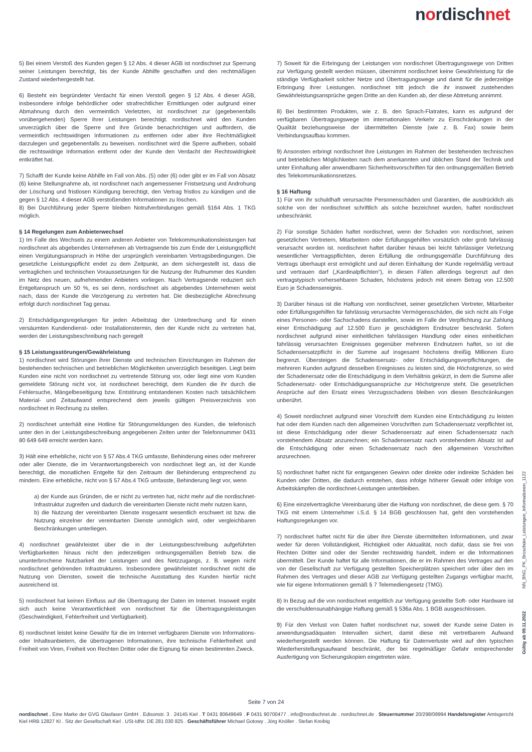nordischnet
5) Bei einem Verstoß des Kunden gegen § 12 Abs. 4 dieser AGB ist nordischnet zur Sperrung seiner Leistungen berechtigt, bis der Kunde Abhilfe geschaffen und den rechtmäßigen Zustand wiederhergestellt hat.
6) Besteht ein begründeter Verdacht für einen Verstoß gegen § 12 Abs. 4 dieser AGB, insbesondere infolge behördlicher oder strafrechtlicher Ermittlungen oder aufgrund einer Abmahnung durch den vermeintlich Verletzten, ist nordischnet zur (gegebenenfalls vorübergehenden) Sperre ihrer Leistungen berechtigt. nordischnet wird den Kunden unverzüglich über die Sperre und ihre Gründe benachrichtigen und auffordern, die vermeintlich rechtswidrigen Informationen zu entfernen oder aber ihre Rechtmäßigkeit darzulegen und gegebenenfalls zu beweisen. nordischnet wird die Sperre aufheben, sobald die rechtswidrige Information entfernt oder der Kunde den Verdacht der Rechtswidrigkeit entkräftet hat.
7) Schafft der Kunde keine Abhilfe im Fall von Abs. (5) oder (6) oder gibt er im Fall von Absatz (6) keine Stellungnahme ab, ist nordischnet nach angemessener Fristsetzung und Androhung der Löschung und fristlosen Kündigung berechtigt, den Vertrag fristlos zu kündigen und die gegen § 12 Abs. 4 dieser AGB verstoßenden Informationen zu löschen.
8) Bei Durchführung jeder Sperre bleiben Notrufverbindungen gemäß §164 Abs. 1 TKG möglich.
§ 14 Regelungen zum Anbieterwechsel
1) Im Falle des Wechsels zu einem anderen Anbieter von Telekommunikationsleistungen hat nordischnet als abgebendes Unternehmen ab Vertragsende bis zum Ende der Leistungspflicht einen Vergütungsanspruch in Höhe der ursprünglich vereinbarten Vertragsbedingungen. Die gesetzliche Leistungspflicht endet zu dem Zeitpunkt, an dem sichergestellt ist, dass die vertraglichen und technischen Voraussetzungen für die Nutzung der Rufnummer des Kunden im Netz des neuen, aufnehmenden Anbieters vorliegen. Nach Vertragsende reduziert sich Entgeltanspruch um 50 %, es sei denn, nordischnet als abgebendes Unternehmen weist nach, dass der Kunde die Verzögerung zu vertreten hat. Die diesbezügliche Abrechnung erfolgt durch nordischnet Tag genau.
2) Entschädigungsregelungen für jeden Arbeitstag der Unterbrechung und für einen versäumten Kundendienst- oder Installationstermin, den der Kunde nicht zu vertreten hat, werden der Leistungsbeschreibung nach geregelt
§ 15 Leistungsstörungen/Gewährleistung
1) nordischnet wird Störungen ihrer Dienste und technischen Einrichtungen im Rahmen der bestehenden technischen und betrieblichen Möglichkeiten unverzüglich beseitigen. Liegt beim Kunden eine nicht von nordischnet zu vertretende Störung vor, oder liegt eine vom Kunden gemeldete Störung nicht vor, ist nordischnet berechtigt, dem Kunden die ihr durch die Fehlersuche, Mängelbeseitigung bzw. Entstörung entstandenen Kosten nach tatsächlichem Material- und Zeitaufwand entsprechend dem jeweils gültigen Preisverzeichnis von nordischnet in Rechnung zu stellen.
2) nordischnet unterhält eine Hotline für Störungsmeldungen des Kunden, die telefonisch unter den in der Leistungsbeschreibung angegebenen Zeiten unter der Telefonnummer 0431 80 649 649 erreicht werden kann.
3) Hält eine erhebliche, nicht von § 57 Abs.4 TKG umfasste, Behinderung eines oder mehrerer oder aller Dienste, die im Verantwortungsbereich von nordischnet liegt an, ist der Kunde berechtigt, die monatlichen Entgelte für den Zeitraum der Behinderung entsprechend zu mindern. Eine erhebliche, nicht von § 57 Abs.4 TKG umfasste, Behinderung liegt vor, wenn
a) der Kunde aus Gründen, die er nicht zu vertreten hat, nicht mehr auf die nordischnet-Infrastruktur zugreifen und dadurch die vereinbarten Dienste nicht mehr nutzen kann,
b) die Nutzung der vereinbarten Dienste insgesamt wesentlich erschwert ist bzw. die Nutzung einzelner der vereinbarten Dienste unmöglich wird, oder vergleichbaren Beschränkungen unterliegen.
4) nordischnet gewährleistet über die in der Leistungsbeschreibung aufgeführten Verfügbarkeiten hinaus nicht den jederzeitigen ordnungsgemäßen Betrieb bzw. die ununterbrochene Nutzbarkeit der Leistungen und des Netzzugangs, z. B. wegen nicht nordischnet gehörenden Infrastrukturen. Insbesondere gewährleistet nordischnet nicht die Nutzung von Diensten, soweit die technische Ausstattung des Kunden hierfür nicht ausreichend ist.
5) nordischnet hat keinen Einfluss auf die Übertragung der Daten im Internet. Insoweit ergibt sich auch keine Verantwortlichkeit von nordischnet für die Übertragungsleistungen (Geschwindigkeit, Fehlerfreiheit und Verfügbarkeit).
6) nordischnet leistet keine Gewähr für die im Internet verfügbaren Dienste von Informations- oder Inhalteanbietern, die übertragenen Informationen, ihre technische Fehlerfreiheit und Freiheit von Viren, Freiheit von Rechten Dritter oder die Eignung für einen bestimmten Zweck.
7) Soweit für die Erbringung der Leistungen von nordischnet Übertragungswege von Dritten zur Verfügung gestellt werden müssen, übernimmt nordischnet keine Gewährleistung für die ständige Verfügbarkeit solcher Netze und Übertragungswege und damit für die jederzeitige Erbringung ihrer Leistungen. nordischnet tritt jedoch die ihr insoweit zustehenden Gewährleistungsansprüche gegen Dritte an den Kunden ab, der diese Abtretung annimmt.
8) Bei bestimmten Produkten, wie z. B. den Sprach-Flatrates, kann es aufgrund der verfügbaren Übertragungswege im internationalen Verkehr zu Einschränkungen in der Qualität beziehungsweise der übermittelten Dienste (wie z. B. Fax) sowie beim Verbindungsaufbau kommen.
9) Ansonsten erbringt nordischnet ihre Leistungen im Rahmen der bestehenden technischen und betrieblichen Möglichkeiten nach dem anerkannten und üblichen Stand der Technik und unter Einhaltung aller anwendbaren Sicherheitsvorschriften für den ordnungsgemäßen Betrieb des Telekommunikationsnetzes.
§ 16 Haftung
1) Für von ihr schuldhaft verursachte Personenschäden und Garantien, die ausdrücklich als solche von der nordischnet schriftlich als solche bezeichnet wurden, haftet nordischnet unbeschränkt.
2) Für sonstige Schäden haftet nordischnet, wenn der Schaden von nordischnet, seinen gesetzlichen Vertretern, Mitarbeitern oder Erfüllungsgehilfen vorsätzlich oder grob fahrlässig verursacht worden ist. nordischnet haftet darüber hinaus bei leicht fahrlässiger Verletzung wesentlicher Vertragspflichten, deren Erfüllung die ordnungsgemäße Durchführung des Vertrags überhaupt erst ermöglicht und auf deren Einhaltung der Kunde regelmäßig vertraut und vertrauen darf („Kardinalpflichten“), in diesen Fällen allerdings begrenzt auf den vertragstypisch vorhersehbaren Schaden, höchstens jedoch mit einem Betrag von 12.500 Euro je Schadensereignis.
3) Darüber hinaus ist die Haftung von nordischnet, seiner gesetzlichen Vertreter, Mitarbeiter oder Erfüllungsgehilfen für fahrlässig verursachte Vermögensschäden, die sich nicht als Folge eines Personen- oder Sachschadens darstellen, sowie im Falle der Verpflichtung zur Zahlung einer Entschädigung auf 12.500 Euro je geschädigtem Endnutzer beschränkt. Sofern nordischnet aufgrund einer einheitlichen fahrlässigen Handlung oder eines einheitlichen fahrlässig verursachten Ereignisses gegenüber mehreren Endnutzern haftet, so ist die Schadensersatzpflicht in der Summe auf insgesamt höchstens dreißig Millionen Euro begrenzt. Übersteigen die Schadensersatz- oder Entschädigungsverpflichtungen, die mehreren Kunden aufgrund desselben Ereignisses zu leisten sind, die Höchstgrenze, so wird der Schadenersatz oder die Entschädigung in dem Verhältnis gekürzt, in dem die Summe aller Schadenersatz- oder Entschädigungsansprüche zur Höchstgrenze steht. Die gesetzlichen Ansprüche auf den Ersatz eines Verzugsschadens bleiben von diesen Beschränkungen unberührt.
4) Soweit nordischnet aufgrund einer Vorschrift dem Kunden eine Entschädigung zu leisten hat oder dem Kunden nach den allgemeinen Vorschriften zum Schadensersatz verpflichtet ist, ist diese Entschädigung oder dieser Schadensersatz auf einen Schadensersatz nach vorstehendem Absatz anzurechnen; ein Schadensersatz nach vorstehendem Absatz ist auf die Entschädigung oder einen Schadensersatz nach den allgemeinen Vorschriften anzurechnen.
5) nordischnet haftet nicht für entgangenen Gewinn oder direkte oder indirekte Schäden bei Kunden oder Dritten, die dadurch entstehen, dass infolge höherer Gewalt oder infolge von Arbeitskämpfen die nordischnet-Leistungen unterbleiben.
6) Eine einzelvertragliche Vereinbarung über die Haftung von nordischnet, die diese gem. § 70 TKG mit einem Unternehmer i.S.d. § 14 BGB geschlossen hat, geht den vorstehenden Haftungsregelungen vor.
7) nordischnet haftet nicht für die über ihre Dienste übermittelten Informationen, und zwar weder für deren Vollständigkeit, Richtigkeit oder Aktualität, noch dafür, dass sie frei von Rechten Dritter sind oder der Sender rechtswidrig handelt, indem er die Informationen übermittelt. Der Kunde haftet für alle Informationen, die er im Rahmen des Vertrages auf den von der Gesellschaft zur Verfügung gestellten Speicherplätzen speichert oder über den im Rahmen des Vertrages und dieser AGB zur Verfügung gestellten Zugangs verfügbar macht, wie für eigene Informationen gemäß § 7 Telemediengesetz (TMG).
8) In Bezug auf die von nordischnet entgeltlich zur Verfügung gestellte Soft- oder Hardware ist die verschuldensunabhängige Haftung gemäß § 536a Abs. 1 BGB ausgeschlossen.
9) Für den Verlust von Daten haftet nordischnet nur, soweit der Kunde seine Daten in anwendungsadäquaten Intervallen sichert, damit diese mit vertretbarem Aufwand wiederhergestellt werden können. Die Haftung für Datenverluste wird auf den typischen Wiederherstellungsaufwand beschränkt, der bei regelmäßiger Gefahr entsprechender Ausfertigung von Sicherungskopien eingetreten wäre.
Gültig ab 09.11.2022 NN_BNG_PK_Broschüre_Leistungen_Informationen_1122
Seite 7 von 24
nordischnet . Eine Marke der GVG Glasfaser GmbH . Edisonstr. 3 . 24145 Kiel . T 0431 80649649 . F 0431 90700477 . info@nordischnet.de . nordischnet.de . Steuernummer 20/298/08994 Handelsregister Amtsgericht Kiel HRB 12827 KI . Sitz der Gesellschaft Kiel . USt-IdNr. DE 281 030 825 . Geschäftsführer Michael Gotowy . Jörg Knöller . Stefan Kreibig